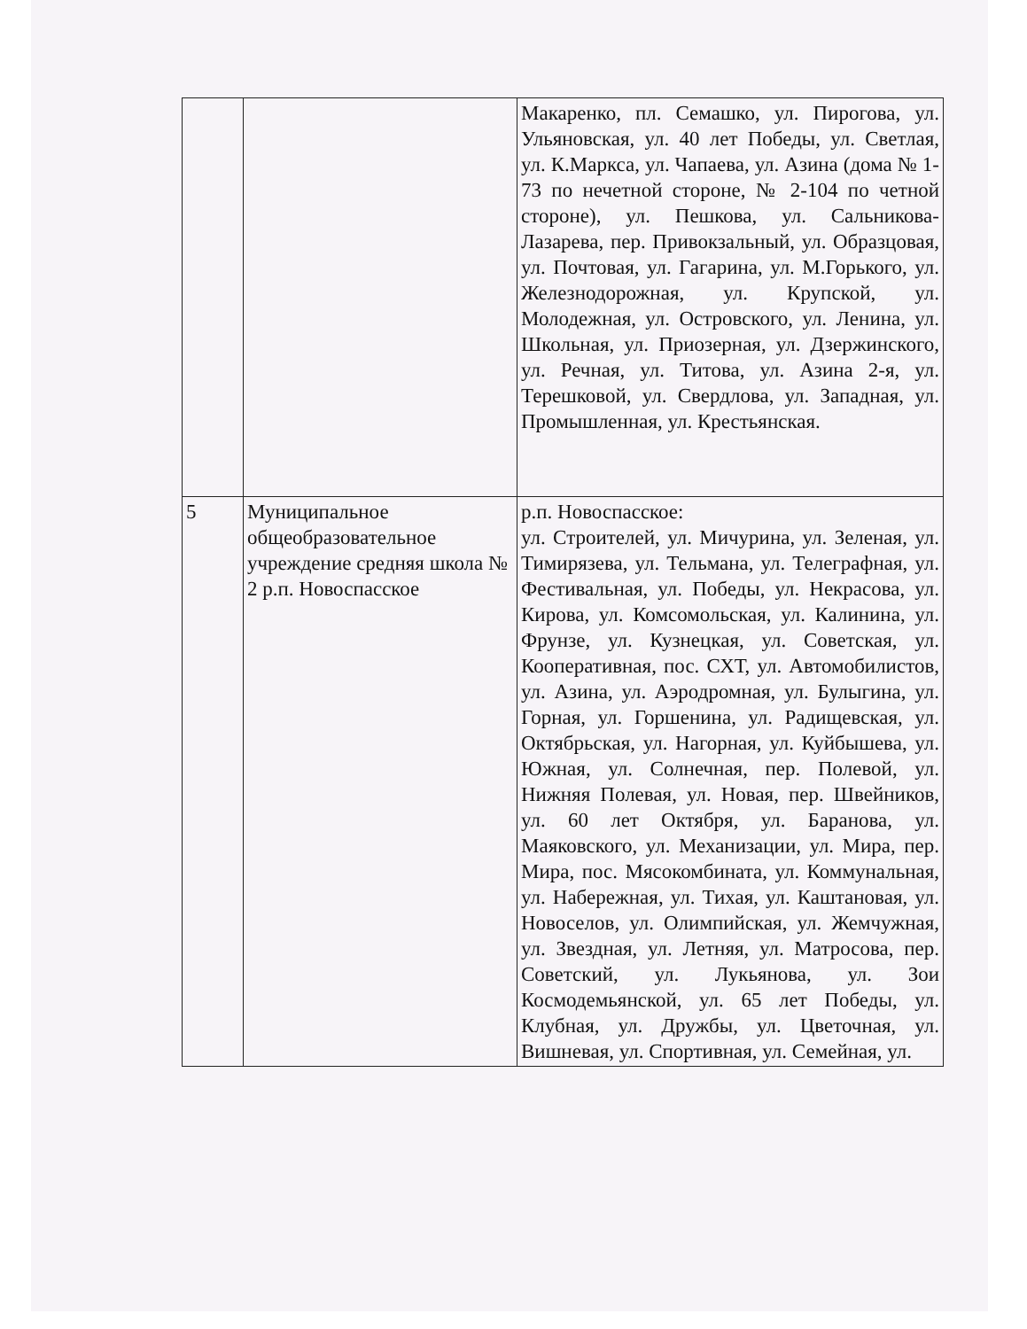| | | Макаренко, пл. Семашко, ул. Пирогова, ул. Ульяновская, ул. 40 лет Победы, ул. Светлая, ул. К.Маркса, ул. Чапаева, ул. Азина (дома № 1-73 по нечетной стороне, № 2-104 по четной стороне), ул. Пешкова, ул. Сальникова-Лазарева, пер. Привокзальный, ул. Образцовая, ул. Почтовая, ул. Гагарина, ул. М.Горького, ул. Железнодорожная, ул. Крупской, ул. Молодежная, ул. Островского, ул. Ленина, ул. Школьная, ул. Приозерная, ул. Дзержинского, ул. Речная, ул. Титова, ул. Азина 2-я, ул. Терешковой, ул. Свердлова, ул. Западная, ул. Промышленная, ул. Крестьянская. |
| 5 | Муниципальное общеобразовательное учреждение средняя школа № 2 р.п. Новоспасское | р.п. Новоспасское: ул. Строителей, ул. Мичурина, ул. Зеленая, ул. Тимирязева, ул. Тельмана, ул. Телеграфная, ул. Фестивальная, ул. Победы, ул. Некрасова, ул. Кирова, ул. Комсомольская, ул. Калинина, ул. Фрунзе, ул. Кузнецкая, ул. Советская, ул. Кооперативная, пос. СХТ, ул. Автомобилистов, ул. Азина, ул. Аэродромная, ул. Булыгина, ул. Горная, ул. Горшенина, ул. Радищевская, ул. Октябрьская, ул. Нагорная, ул. Куйбышева, ул. Южная, ул. Солнечная, пер. Полевой, ул. Нижняя Полевая, ул. Новая, пер. Швейников, ул. 60 лет Октября, ул. Баранова, ул. Маяковского, ул. Механизации, ул. Мира, пер. Мира, пос. Мясокомбината, ул. Коммунальная, ул. Набережная, ул. Тихая, ул. Каштановая, ул. Новоселов, ул. Олимпийская, ул. Жемчужная, ул. Звездная, ул. Летняя, ул. Матросова, пер. Советский, ул. Лукьянова, ул. Зои Космодемьянской, ул. 65 лет Победы, ул. Клубная, ул. Дружбы, ул. Цветочная, ул. Вишневая, ул. Спортивная, ул. Семейная, ул. |